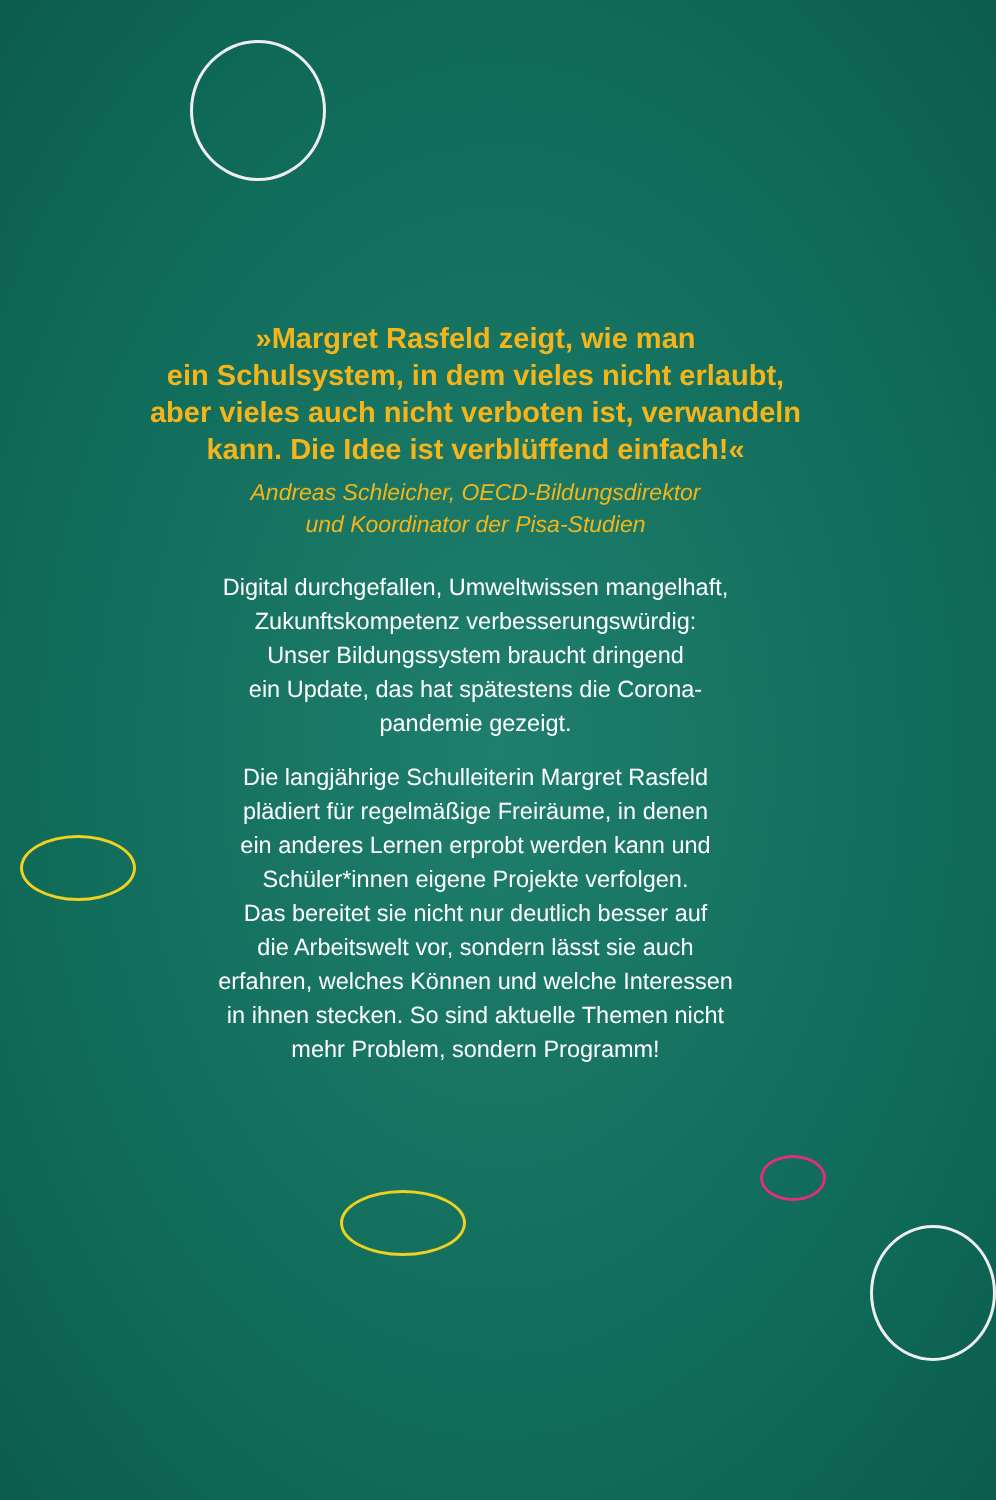»Margret Rasfeld zeigt, wie man
ein Schulsystem, in dem vieles nicht erlaubt,
aber vieles auch nicht verboten ist, verwandeln
kann. Die Idee ist verblüffend einfach!«
Andreas Schleicher, OECD-Bildungsdirektor
und Koordinator der Pisa-Studien
Digital durchgefallen, Umweltwissen mangelhaft,
Zukunftskompetenz verbesserungswürdig:
Unser Bildungssystem braucht dringend
ein Update, das hat spätestens die Corona-
pandemie gezeigt.
Die langjährige Schulleiterin Margret Rasfeld
plädiert für regelmäßige Freiräume, in denen
ein anderes Lernen erprobt werden kann und
Schüler*innen eigene Projekte verfolgen.
Das bereitet sie nicht nur deutlich besser auf
die Arbeitswelt vor, sondern lässt sie auch
erfahren, welches Können und welche Interessen
in ihnen stecken. So sind aktuelle Themen nicht
mehr Problem, sondern Programm!